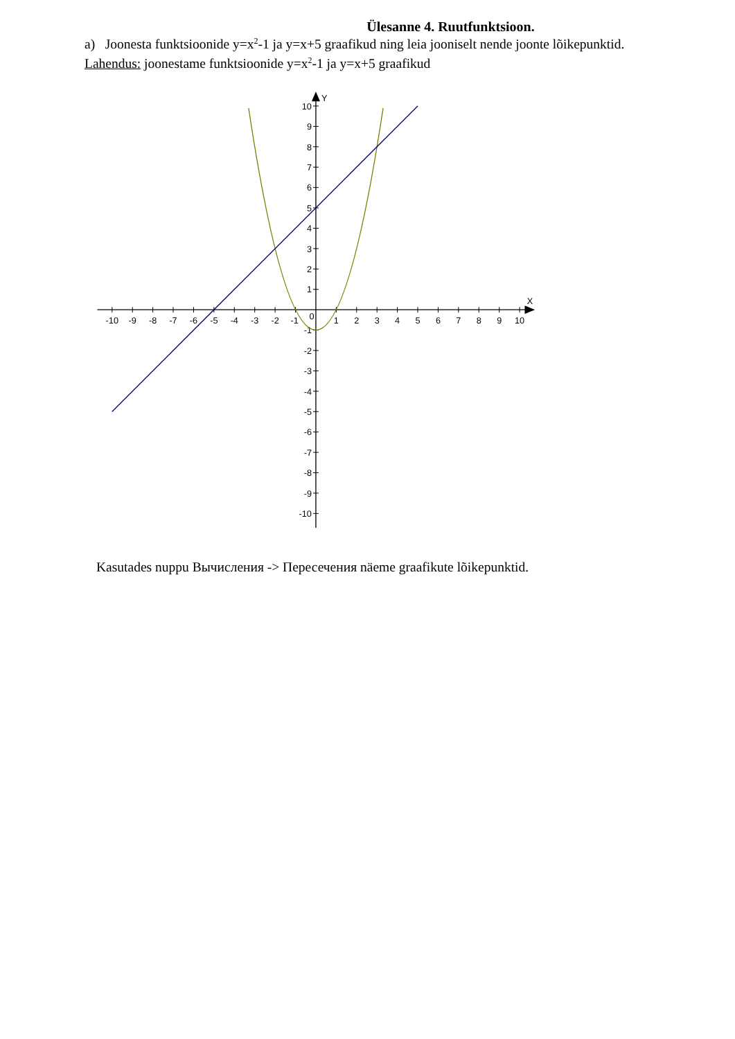Ülesanne 4. Ruutfunktsioon.
a) Joonesta funktsioonide y=x<sup>2</sup>-1 ja y=x+5 graafikud ning leia jooniselt nende joonte lõikepunktid.
Lahendus: joonestame funktsioonide y=x<sup>2</sup>-1 ja y=x+5 graafikud
X
Y
0
-10
-9
-8
-7
-6
-5
-4
-3
-2
-1
1
2
3
4
5
6
7
8
9
10
10
9
8
7
6
5
4
3
2
1
-1
-2
-3
-4
-5
-6
-7
-8
-9
-10
Kasutades nuppu Вычисления -> Пересечения näeme graafikute lõikepunktid.